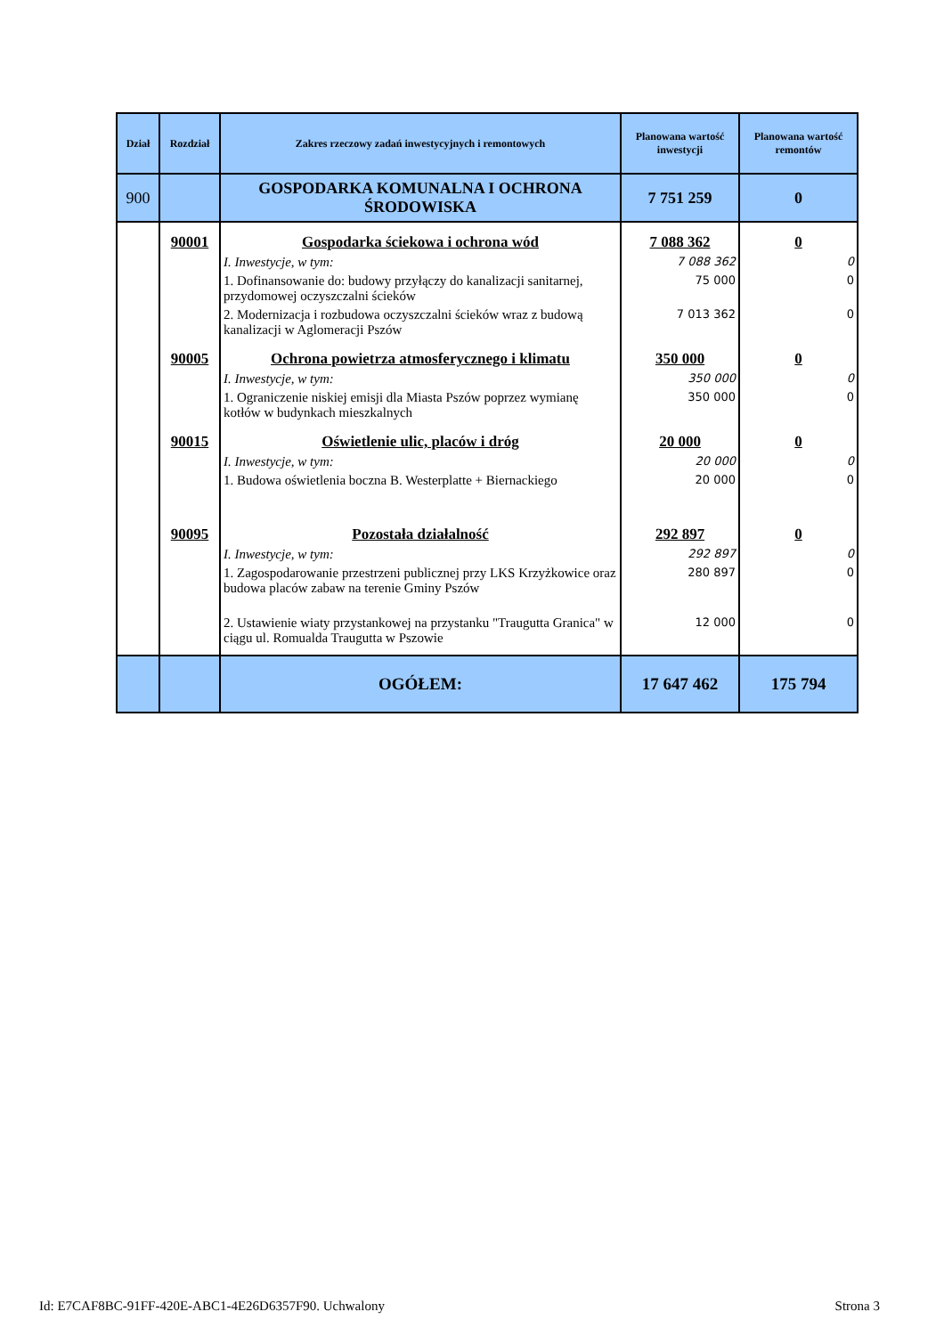| Dział | Rozdział | Zakres rzeczowy zadań inwestycyjnych i remontowych | Planowana wartość inwestycji | Planowana wartość remontów |
| --- | --- | --- | --- | --- |
| 900 | | GOSPODARKA KOMUNALNA I OCHRONA ŚRODOWISKA | 7 751 259 | 0 |
| | 90001 | Gospodarka ściekowa i ochrona wód | 7 088 362 | 0 |
| | | I. Inwestycje, w tym: | 7 088 362 | 0 |
| | | 1. Dofinansowanie do: budowy przyłączy do kanalizacji sanitarnej, przydomowej oczyszczalni ścieków | 75 000 | 0 |
| | | 2. Modernizacja i rozbudowa oczyszczalni ścieków wraz z budową kanalizacji w Aglomeracji Pszów | 7 013 362 | 0 |
| | 90005 | Ochrona powietrza atmosferycznego i klimatu | 350 000 | 0 |
| | | I. Inwestycje, w tym: | 350 000 | 0 |
| | | 1. Ograniczenie niskiej emisji dla Miasta Pszów poprzez wymianę kotłów w budynkach mieszkalnych | 350 000 | 0 |
| | 90015 | Oświetlenie ulic, placów i dróg | 20 000 | 0 |
| | | I. Inwestycje, w tym: | 20 000 | 0 |
| | | 1. Budowa oświetlenia boczna B. Westerplatte + Biernackiego | 20 000 | 0 |
| | 90095 | Pozostała działalność | 292 897 | 0 |
| | | I. Inwestycje, w tym: | 292 897 | 0 |
| | | 1. Zagospodarowanie przestrzeni publicznej przy LKS Krzyżkowice oraz budowa placów zabaw na terenie Gminy Pszów | 280 897 | 0 |
| | | 2. Ustawienie wiaty przystankowej na przystanku "Traugutta Granica" w ciągu ul. Romualda Traugutta w Pszowie | 12 000 | 0 |
| | | OGÓŁEM: | 17 647 462 | 175 794 |
Id: E7CAF8BC-91FF-420E-ABC1-4E26D6357F90. Uchwalony Strona 3